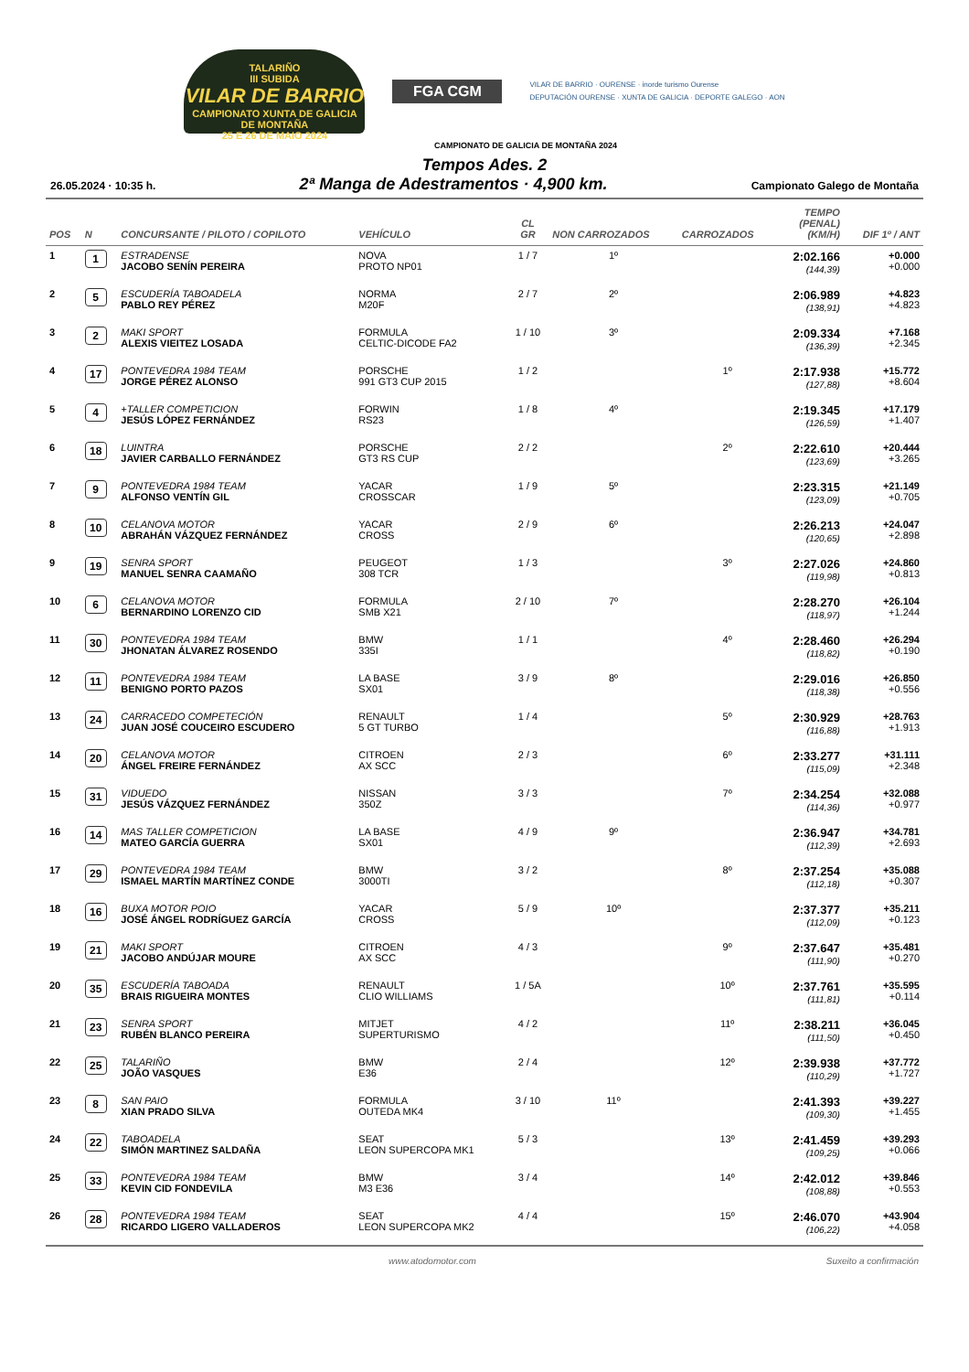TALARIÑO
III SUBIDA
VILAR DE BARRIO
CAMPIONATO XUNTA DE GALICIA DE MONTAÑA
25 E 26 DE MAIO 2024
FGA CGM
VILAR DE BARRIO · OURENSE · inorde turismo Ourense
DEPUTACIÓN OURENSE · XUNTA DE GALICIA · DEPORTE GALEGO · AON
CAMPIONATO DE GALICIA DE MONTAÑA 2024
Tempos Ades. 2
26.05.2024 · 10:35 h. 2ª Manga de Adestramentos · 4,900 km. Campionato Galego de Montaña
| POS | N | CONCURSANTE / PILOTO / COPILOTO | VEHÍCULO | CL GR | NON CARROZADOS | CARROZADOS | TEMPO (PENAL) (KM/H) | DIF 1º / ANT |
| --- | --- | --- | --- | --- | --- | --- | --- | --- |
| 1 | 1 | ESTRADENSE JACOBO SENÍN PEREIRA | NOVA PROTO NP01 | 1 / 7 | 1º | | 2:02.166 (144,39) | +0.000 +0.000 |
| 2 | 5 | ESCUDERÍA TABOADELA PABLO REY PÉREZ | NORMA M20F | 2 / 7 | 2º | | 2:06.989 (138,91) | +4.823 +4.823 |
| 3 | 2 | MAKI SPORT ALEXIS VIEITEZ LOSADA | FORMULA CELTIC-DICODE FA2 | 1 / 10 | 3º | | 2:09.334 (136,39) | +7.168 +2.345 |
| 4 | 17 | PONTEVEDRA 1984 TEAM JORGE PÉREZ ALONSO | PORSCHE 991 GT3 CUP 2015 | 1 / 2 | | 1º | 2:17.938 (127,88) | +15.772 +8.604 |
| 5 | 4 | +TALLER COMPETICION JESÚS LÓPEZ FERNÁNDEZ | FORWIN RS23 | 1 / 8 | 4º | | 2:19.345 (126,59) | +17.179 +1.407 |
| 6 | 18 | LUINTRA JAVIER CARBALLO FERNÁNDEZ | PORSCHE GT3 RS CUP | 2 / 2 | | 2º | 2:22.610 (123,69) | +20.444 +3.265 |
| 7 | 9 | PONTEVEDRA 1984 TEAM ALFONSO VENTÍN GIL | YACAR CROSSCAR | 1 / 9 | 5º | | 2:23.315 (123,09) | +21.149 +0.705 |
| 8 | 10 | CELANOVA MOTOR ABRAHÁN VÁZQUEZ FERNÁNDEZ | YACAR CROSS | 2 / 9 | 6º | | 2:26.213 (120,65) | +24.047 +2.898 |
| 9 | 19 | SENRA SPORT MANUEL SENRA CAAMAÑO | PEUGEOT 308 TCR | 1 / 3 | | 3º | 2:27.026 (119,98) | +24.860 +0.813 |
| 10 | 6 | CELANOVA MOTOR BERNARDINO LORENZO CID | FORMULA SMB X21 | 2 / 10 | 7º | | 2:28.270 (118,97) | +26.104 +1.244 |
| 11 | 30 | PONTEVEDRA 1984 TEAM JHONATAN ÁLVAREZ ROSENDO | BMW 335I | 1 / 1 | | 4º | 2:28.460 (118,82) | +26.294 +0.190 |
| 12 | 11 | PONTEVEDRA 1984 TEAM BENIGNO PORTO PAZOS | LA BASE SX01 | 3 / 9 | 8º | | 2:29.016 (118,38) | +26.850 +0.556 |
| 13 | 24 | CARRACEDO COMPETECIÓN JUAN JOSÉ COUCEIRO ESCUDERO | RENAULT 5 GT TURBO | 1 / 4 | | 5º | 2:30.929 (116,88) | +28.763 +1.913 |
| 14 | 20 | CELANOVA MOTOR ÁNGEL FREIRE FERNÁNDEZ | CITROEN AX SCC | 2 / 3 | | 6º | 2:33.277 (115,09) | +31.111 +2.348 |
| 15 | 31 | VIDUEDO JESÚS VÁZQUEZ FERNÁNDEZ | NISSAN 350Z | 3 / 3 | | 7º | 2:34.254 (114,36) | +32.088 +0.977 |
| 16 | 14 | MAS TALLER COMPETICION MATEO GARCÍA GUERRA | LA BASE SX01 | 4 / 9 | 9º | | 2:36.947 (112,39) | +34.781 +2.693 |
| 17 | 29 | PONTEVEDRA 1984 TEAM ISMAEL MARTÍN MARTÍNEZ CONDE | BMW 3000TI | 3 / 2 | | 8º | 2:37.254 (112,18) | +35.088 +0.307 |
| 18 | 16 | BUXA MOTOR POIO JOSÉ ÁNGEL RODRÍGUEZ GARCÍA | YACAR CROSS | 5 / 9 | 10º | | 2:37.377 (112,09) | +35.211 +0.123 |
| 19 | 21 | MAKI SPORT JACOBO ANDÚJAR MOURE | CITROEN AX SCC | 4 / 3 | | 9º | 2:37.647 (111,90) | +35.481 +0.270 |
| 20 | 35 | ESCUDERÍA TABOADA BRAIS RIGUEIRA MONTES | RENAULT CLIO WILLIAMS | 1 / 5A | | 10º | 2:37.761 (111,81) | +35.595 +0.114 |
| 21 | 23 | SENRA SPORT RUBÉN BLANCO PEREIRA | MITJET SUPERTURISMO | 4 / 2 | | 11º | 2:38.211 (111,50) | +36.045 +0.450 |
| 22 | 25 | TALARIÑO JOÃO VASQUES | BMW E36 | 2 / 4 | | 12º | 2:39.938 (110,29) | +37.772 +1.727 |
| 23 | 8 | SAN PAIO XIAN PRADO SILVA | FORMULA OUTEDA MK4 | 3 / 10 | 11º | | 2:41.393 (109,30) | +39.227 +1.455 |
| 24 | 22 | TABOADELA SIMÓN MARTINEZ SALDAÑA | SEAT LEON SUPERCOPA MK1 | 5 / 3 | | 13º | 2:41.459 (109,25) | +39.293 +0.066 |
| 25 | 33 | PONTEVEDRA 1984 TEAM KEVIN CID FONDEVILA | BMW M3 E36 | 3 / 4 | | 14º | 2:42.012 (108,88) | +39.846 +0.553 |
| 26 | 28 | PONTEVEDRA 1984 TEAM RICARDO LIGERO VALLADEROS | SEAT LEON SUPERCOPA MK2 | 4 / 4 | | 15º | 2:46.070 (106,22) | +43.904 +4.058 |
www.atodomotor.com Suxeito a confirmación